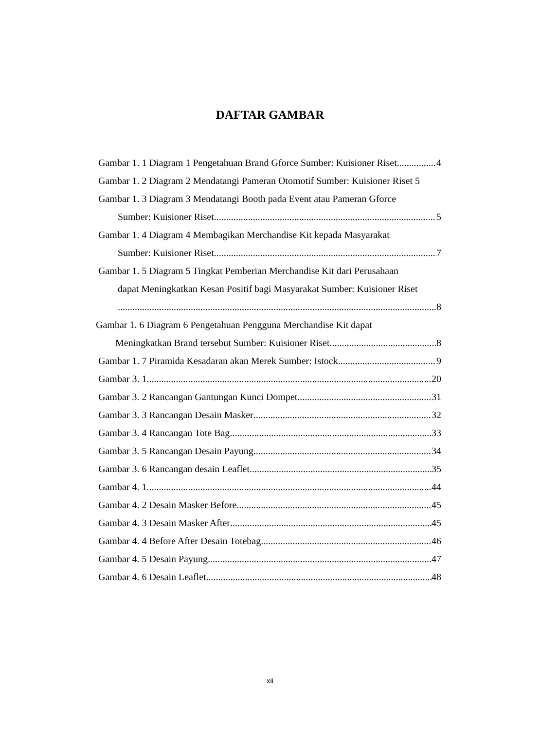DAFTAR GAMBAR
Gambar 1. 1 Diagram 1 Pengetahuan Brand Gforce Sumber: Kuisioner Riset 4
Gambar 1. 2 Diagram 2 Mendatangi Pameran Otomotif Sumber: Kuisioner Riset 5
Gambar 1. 3 Diagram 3 Mendatangi Booth pada Event atau Pameran Gforce
Sumber: Kuisioner Riset 5
Gambar 1. 4 Diagram 4 Membagikan Merchandise Kit kepada Masyarakat
Sumber: Kuisioner Riset 7
Gambar 1. 5 Diagram 5 Tingkat Pemberian Merchandise Kit dari Perusahaan
dapat Meningkatkan Kesan Positif bagi Masyarakat Sumber: Kuisioner Riset
8
Gambar 1. 6 Diagram 6 Pengetahuan Pengguna Merchandise Kit dapat
Meningkatkan Brand tersebut Sumber: Kuisioner Riset 8
Gambar 1. 7 Piramida Kesadaran akan Merek Sumber: Istock 9
Gambar 3. 1 20
Gambar 3. 2 Rancangan Gantungan Kunci Dompet 31
Gambar 3. 3 Rancangan Desain Masker 32
Gambar 3. 4 Rancangan Tote Bag 33
Gambar 3. 5 Rancangan Desain Payung 34
Gambar 3. 6 Rancangan desain Leaflet 35
Gambar 4. 1 44
Gambar 4. 2 Desain Masker Before 45
Gambar 4. 3 Desain Masker After 45
Gambar 4. 4 Before After Desain Totebag 46
Gambar 4. 5 Desain Payung 47
Gambar 4. 6 Desain Leaflet 48
xii